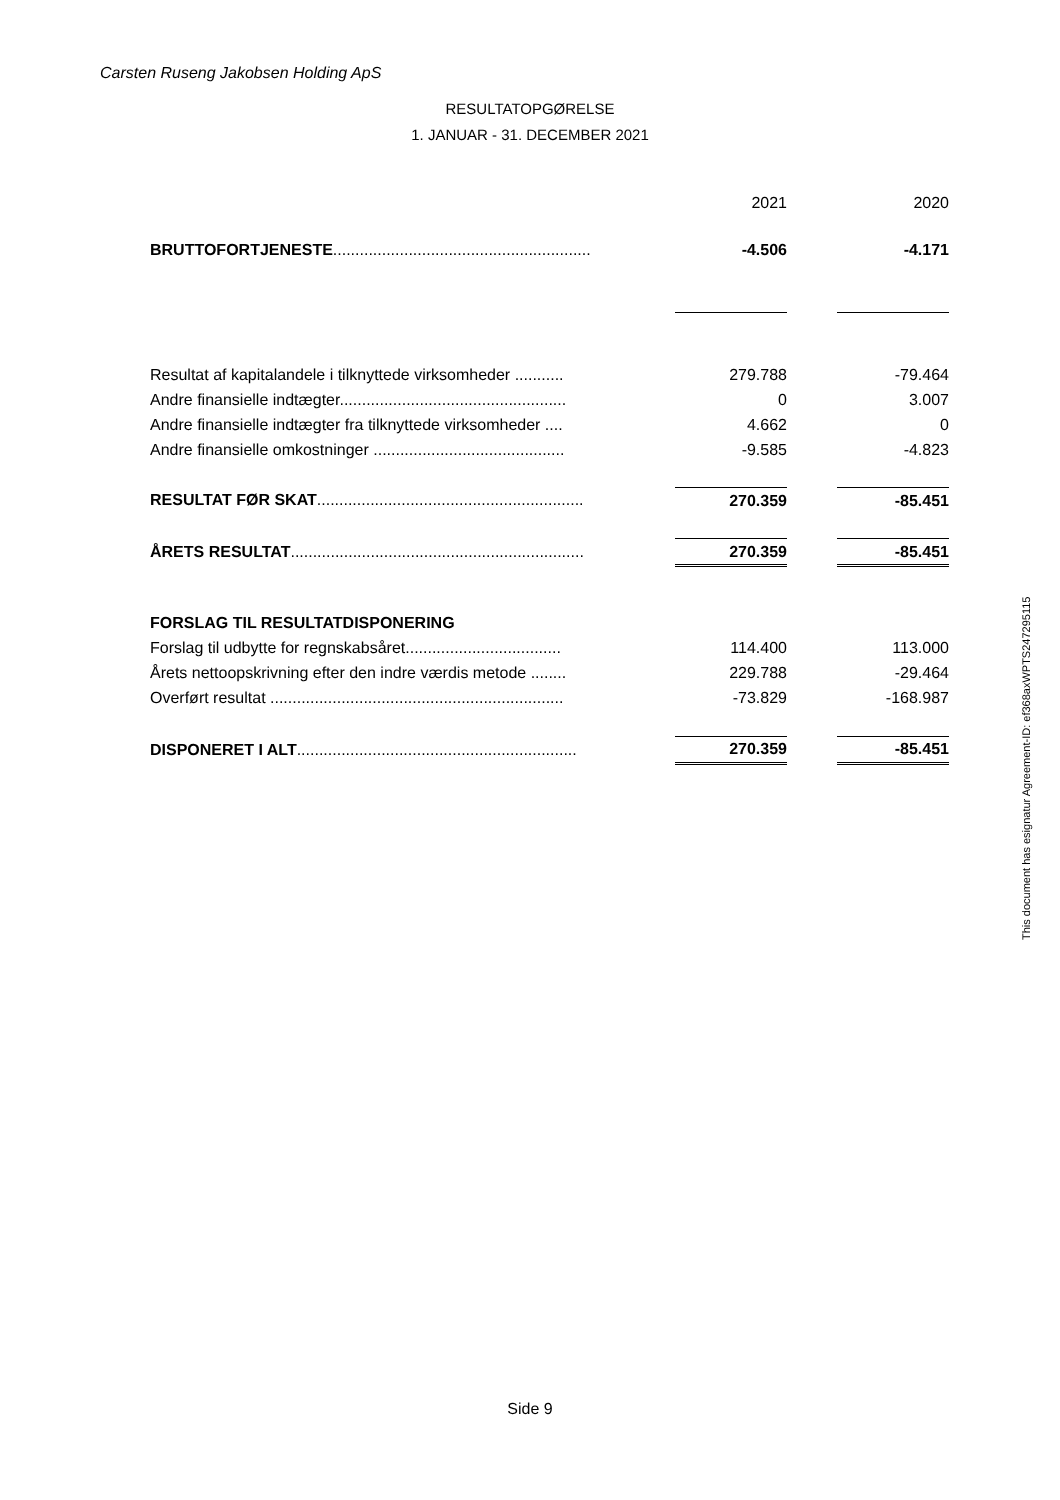Carsten Ruseng Jakobsen Holding ApS
RESULTATOPGØRELSE
1. JANUAR - 31. DECEMBER 2021
| | | 2021 | | 2020 |
| BRUTTOFORTJENESTE .......................................................... | | -4.506 | | -4.171 |
| Resultat af kapitalandele i tilknyttede virksomheder ........... | | 279.788 | | -79.464 |
| Andre finansielle indtægter................................................... | | 0 | | 3.007 |
| Andre finansielle indtægter fra tilknyttede virksomheder .... | | 4.662 | | 0 |
| Andre finansielle omkostninger ........................................... | | -9.585 | | -4.823 |
| RESULTAT FØR SKAT ............................................................ | | 270.359 | | -85.451 |
| ÅRETS RESULTAT .................................................................. | | 270.359 | | -85.451 |
| FORSLAG TIL RESULTATDISPONERING | | | | |
| Forslag til udbytte for regnskabsåret................................... | | 114.400 | | 113.000 |
| Årets nettoopskrivning efter den indre værdis metode ........ | | 229.788 | | -29.464 |
| Overført resultat .................................................................. | | -73.829 | | -168.987 |
| DISPONERET I ALT ............................................................... | | 270.359 | | -85.451 |
This document has esignatur Agreement-ID: ef368axWPTS247295115
Side 9